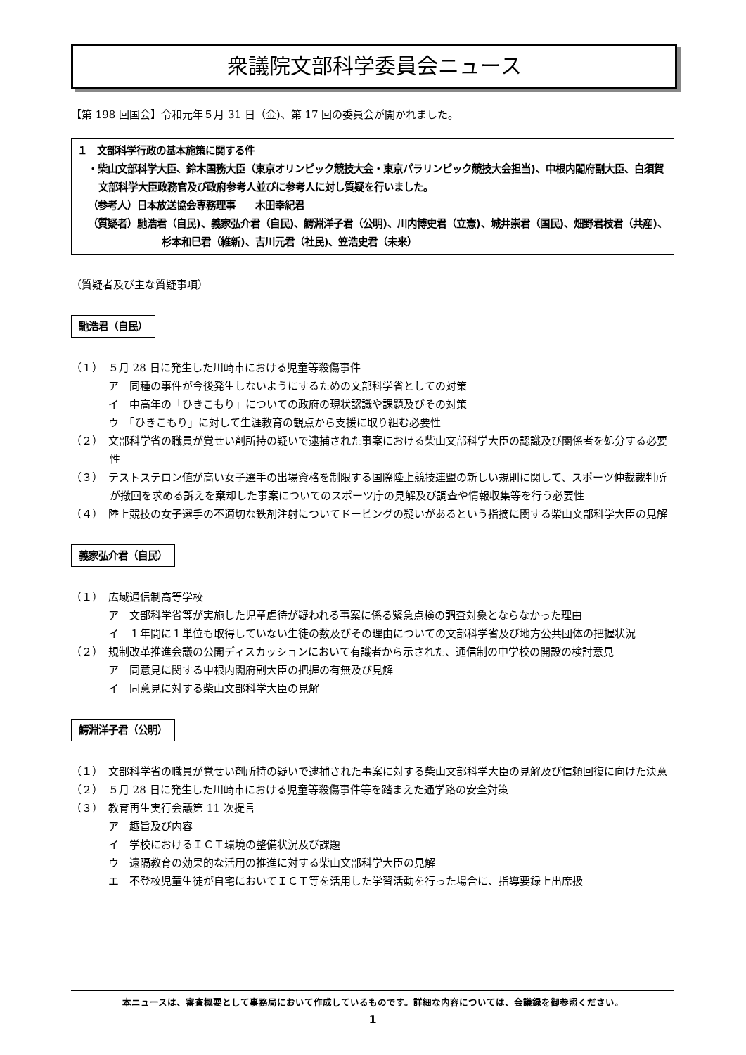衆議院文部科学委員会ニュース
【第 198 回国会】令和元年５月 31 日（金)、第 17 回の委員会が開かれました。
１　文部科学行政の基本施策に関する件
・柴山文部科学大臣、鈴木国務大臣（東京オリンピック競技大会・東京パラリンピック競技大会担当)、中根内閣府副大臣、白須賀文部科学大臣政務官及び政府参考人並びに参考人に対し質疑を行いました。
（参考人）日本放送協会専務理事　　木田幸紀君
（質疑者）馳浩君（自民)、義家弘介君（自民)、鰐淵洋子君（公明)、川内博史君（立憲)、城井崇君（国民)、畑野君枝君（共産)、杉本和巳君（維新)、吉川元君（社民)、笠浩史君（未来）
（質疑者及び主な質疑事項）
馳浩君（自民）
（１）　５月 28 日に発生した川崎市における児童等殺傷事件
ア　同種の事件が今後発生しないようにするための文部科学省としての対策
イ　中高年の「ひきこもり」についての政府の現状認識や課題及びその対策
ウ　「ひきこもり」に対して生涯教育の観点から支援に取り組む必要性
（２）　文部科学省の職員が覚せい剤所持の疑いで逮捕された事案における柴山文部科学大臣の認識及び関係者を処分する必要性
（３）　テストステロン値が高い女子選手の出場資格を制限する国際陸上競技連盟の新しい規則に関して、スポーツ仲裁裁判所が撤回を求める訴えを棄却した事案についてのスポーツ庁の見解及び調査や情報収集等を行う必要性
（４）　陸上競技の女子選手の不適切な鉄剤注射についてドーピングの疑いがあるという指摘に関する柴山文部科学大臣の見解
義家弘介君（自民）
（１）　広域通信制高等学校
ア　文部科学省等が実施した児童虐待が疑われる事案に係る緊急点検の調査対象とならなかった理由
イ　１年間に１単位も取得していない生徒の数及びその理由についての文部科学省及び地方公共団体の把握状況
（２）　規制改革推進会議の公開ディスカッションにおいて有識者から示された、通信制の中学校の開設の検討意見
ア　同意見に関する中根内閣府副大臣の把握の有無及び見解
イ　同意見に対する柴山文部科学大臣の見解
鰐淵洋子君（公明）
（１）　文部科学省の職員が覚せい剤所持の疑いで逮捕された事案に対する柴山文部科学大臣の見解及び信頼回復に向けた決意
（２）　５月 28 日に発生した川崎市における児童等殺傷事件等を踏まえた通学路の安全対策
（３）　教育再生実行会議第 11 次提言
ア　趣旨及び内容
イ　学校におけるＩＣＴ環境の整備状況及び課題
ウ　遠隔教育の効果的な活用の推進に対する柴山文部科学大臣の見解
エ　不登校児童生徒が自宅においてＩＣＴ等を活用した学習活動を行った場合に、指導要録上出席扱
本ニュースは、審査概要として事務局において作成しているものです。詳細な内容については、会議録を御参照ください。
1